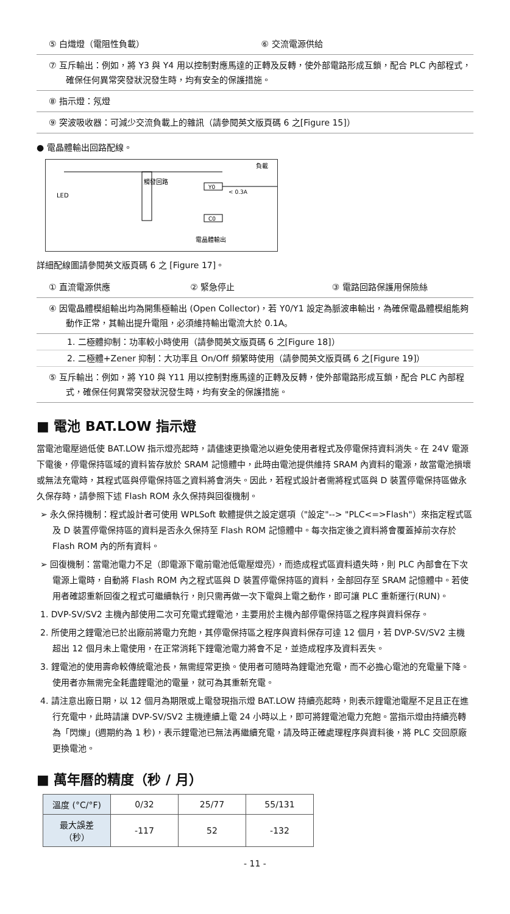⑤ 白熾燈（電阻性負載） ⑥ 交流電源供給
⑦ 互斥輸出：例如，將 Y3 與 Y4 用以控制對應馬達的正轉及反轉，使外部電路形成互鎖，配合 PLC 內部程式，確保任何異常突發狀況發生時，均有安全的保護措施。
⑧ 指示燈：氖燈
⑨ 突波吸收器：可減少交流負載上的雜訊（請參閱英文版頁碼 6 之[Figure 15]）
● 電晶體輸出回路配線。
LED
觸發回路
Y0
C0
負載
< 0.3A
電晶體輸出
詳細配線圖請參閱英文版頁碼 6 之 [Figure 17]。
① 直流電源供應 ② 緊急停止 ③ 電路回路保護用保險絲
④ 因電晶體模組輸出均為開集極輸出 (Open Collector)，若 Y0/Y1 設定為脈波串輸出，為確保電晶體模組能夠動作正常，其輸出提升電阻，必須維持輸出電流大於 0.1A。
1. 二極體抑制：功率較小時使用（請參閱英文版頁碼 6 之[Figure 18]）
2. 二極體+Zener 抑制：大功率且 On/Off 頻繁時使用（請參閱英文版頁碼 6 之[Figure 19]）
⑤ 互斥輸出：例如，將 Y10 與 Y11 用以控制對應馬達的正轉及反轉，使外部電路形成互鎖，配合 PLC 內部程式，確保任何異常突發狀況發生時，均有安全的保護措施。
■ 電池 BAT.LOW 指示燈
當電池電壓過低使 BAT.LOW 指示燈亮起時，請儘速更換電池以避免使用者程式及停電保持資料消失。在 24V 電源下電後，停電保持區域的資料皆存放於 SRAM 記憶體中，此時由電池提供維持 SRAM 內資料的電源，故當電池損壞或無法充電時，其程式區與停電保持區之資料將會消失。因此，若程式設計者需將程式區與 D 裝置停電保持區做永久保存時，請參照下述 Flash ROM 永久保持與回復機制。
➢ 永久保持機制：程式設計者可使用 WPLSoft 軟體提供之設定選項（"設定"--> "PLC<=>Flash"）來指定程式區及 D 裝置停電保持區的資料是否永久保持至 Flash ROM 記憶體中。每次指定後之資料將會覆蓋掉前次存於 Flash ROM 內的所有資料。
➢ 回復機制：當電池電力不足（即電源下電前電池低電壓燈亮），而造成程式區資料遺失時，則 PLC 內部會在下次電源上電時，自動將 Flash ROM 內之程式區與 D 裝置停電保持區的資料，全部回存至 SRAM 記憶體中。若使用者確認重新回復之程式可繼續執行，則只需再做一次下電與上電之動作，即可讓 PLC 重新運行(RUN)。
1. DVP-SV/SV2 主機內部使用二次可充電式鋰電池，主要用於主機內部停電保持區之程序與資料保存。
2. 所使用之鋰電池已於出廠前將電力充飽，其停電保持區之程序與資料保存可達 12 個月，若 DVP-SV/SV2 主機超出 12 個月未上電使用，在正常消耗下鋰電池電力將會不足，並造成程序及資料丟失。
3. 鋰電池的使用壽命較傳統電池長，無需經常更換。使用者可隨時為鋰電池充電，而不必擔心電池的充電量下降。使用者亦無需完全耗盡鋰電池的電量，就可為其重新充電。
4. 請注意出廠日期，以 12 個月為期限或上電發現指示燈 BAT.LOW 持續亮起時，則表示鋰電池電壓不足且正在進行充電中，此時請讓 DVP-SV/SV2 主機連續上電 24 小時以上，即可將鋰電池電力充飽。當指示燈由持續亮轉為「閃爍」(週期約為 1 秒)，表示鋰電池已無法再繼續充電，請及時正確處理程序與資料後，將 PLC 交回原廠更換電池。
■ 萬年曆的精度（秒 / 月）
| 溫度 (°C/°F) | 0/32 | 25/77 | 55/131 |
| 最大誤差（秒） | -117 | 52 | -132 |
- 11 -